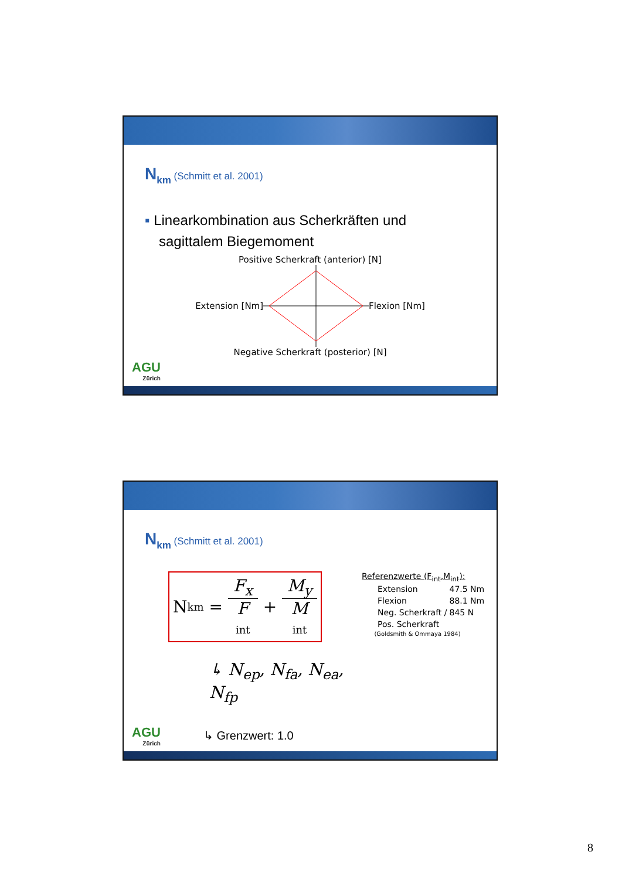N<sub>km</sub> (Schmitt et al. 2001)
▪ Linearkombination aus Scherkräften und
sagittalem Biegemoment
Positive Scherkraft (anterior) [N]
Extension [Nm] Flexion [Nm]
Negative Scherkraft (posterior) [N]
AGU
Zürich
N<sub>km</sub> (Schmitt et al. 2001)
N km = F<sub>x</sub> F int + M<sub>y</sub> M int
↳ N<sub>ep</sub>, N<sub>fa</sub>, N<sub>ea</sub>, N<sub>fp</sub>
↳ Grenzwert: 1.0
Referenzwerte (F<sub>int</sub>,M<sub>int</sub>):
| Extension | 47.5 Nm |
| Flexion | 88.1 Nm |
| Neg. Scherkraft / | 845 N |
| Pos. Scherkraft | |
(Goldsmith & Ommaya 1984)
AGU
Zürich
8